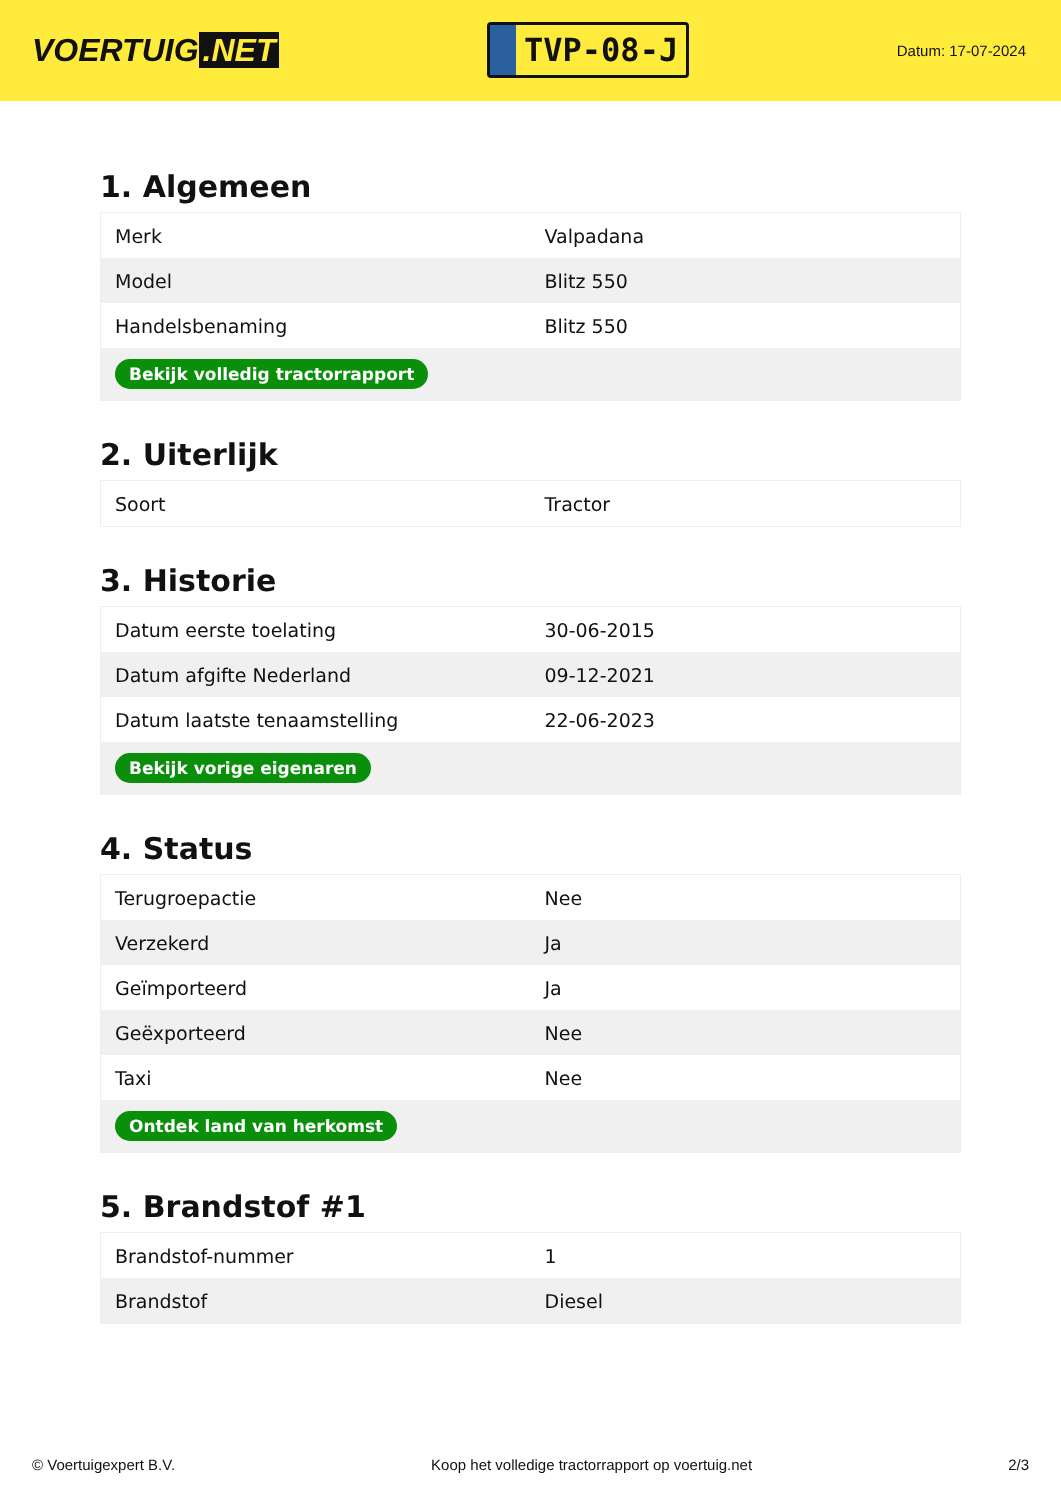VOERTUIG.NET
TVP-08-J
Datum: 17-07-2024
1. Algemeen
| Merk | Valpadana |
| Model | Blitz 550 |
| Handelsbenaming | Blitz 550 |
| Bekijk volledig tractorrapport | |
2. Uiterlijk
| Soort | Tractor |
3. Historie
| Datum eerste toelating | 30-06-2015 |
| Datum afgifte Nederland | 09-12-2021 |
| Datum laatste tenaamstelling | 22-06-2023 |
| Bekijk vorige eigenaren | |
4. Status
| Terugroepactie | Nee |
| Verzekerd | Ja |
| Geïmporteerd | Ja |
| Geëxporteerd | Nee |
| Taxi | Nee |
| Ontdek land van herkomst | |
5. Brandstof #1
| Brandstof-nummer | 1 |
| Brandstof | Diesel |
© Voertuigexpert B.V. Koop het volledige tractorrapport op voertuig.net 2/3